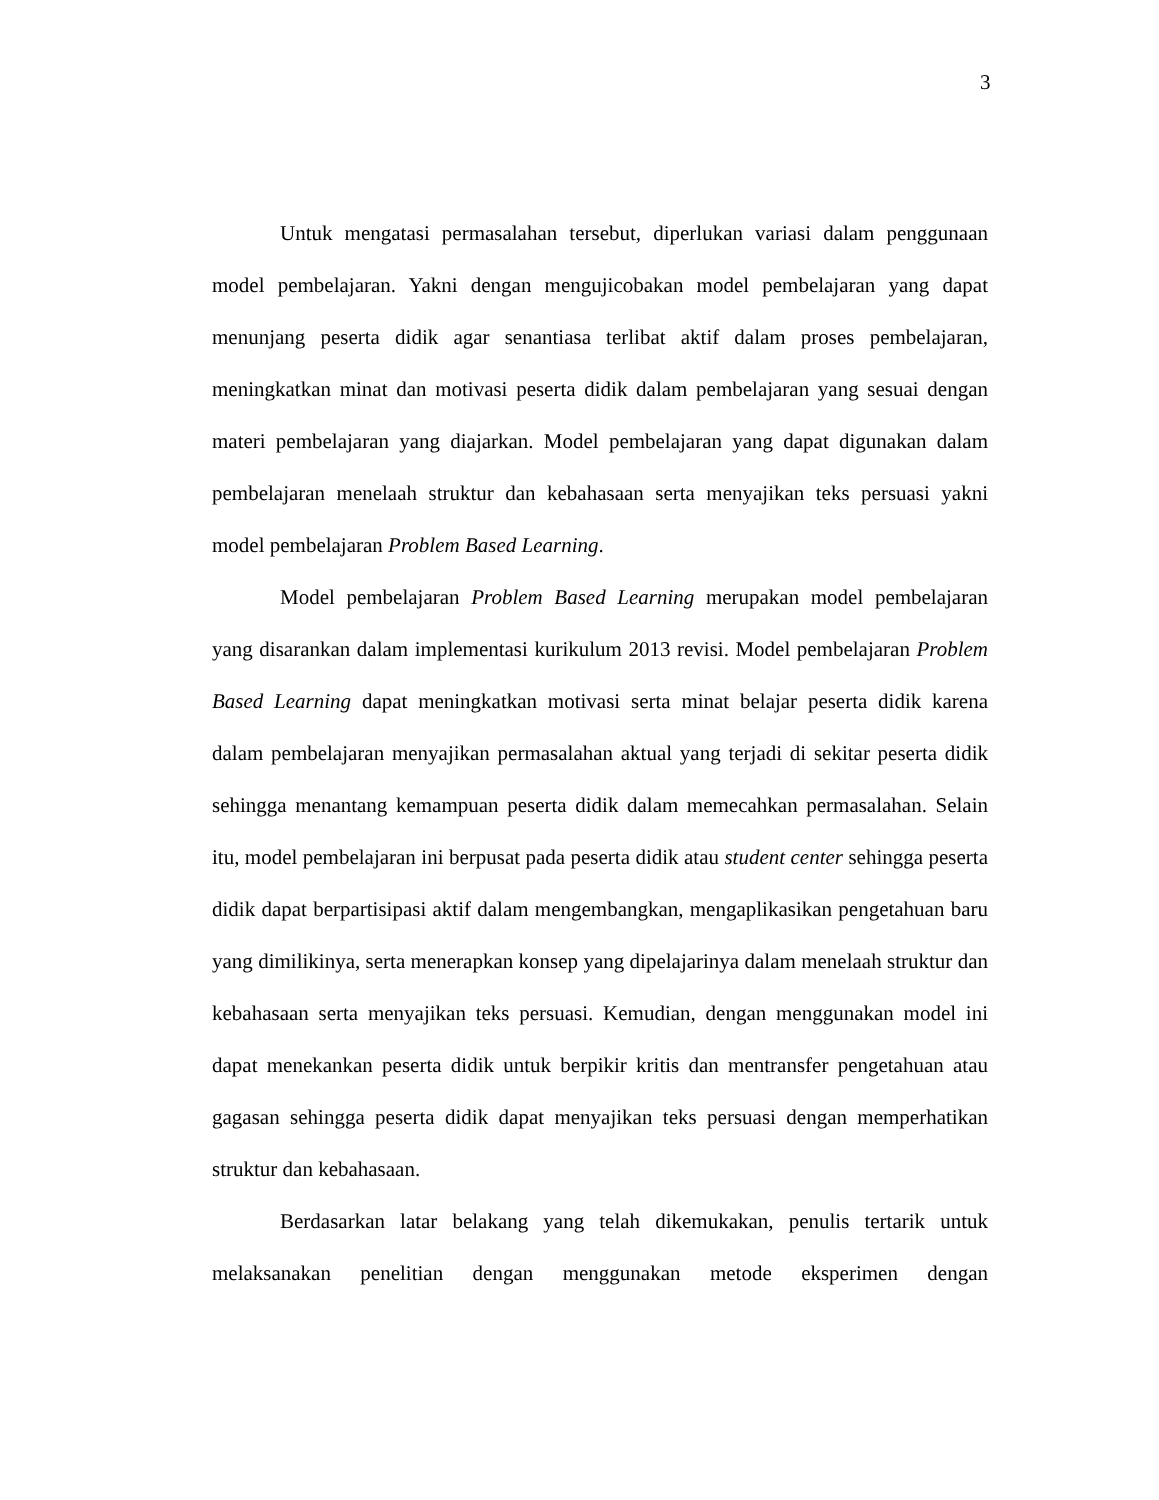3
Untuk mengatasi permasalahan tersebut, diperlukan variasi dalam penggunaan model pembelajaran. Yakni dengan mengujicobakan model pembelajaran yang dapat menunjang peserta didik agar senantiasa terlibat aktif dalam proses pembelajaran, meningkatkan minat dan motivasi peserta didik dalam pembelajaran yang sesuai dengan materi pembelajaran yang diajarkan. Model pembelajaran yang dapat digunakan dalam pembelajaran menelaah struktur dan kebahasaan serta menyajikan teks persuasi yakni model pembelajaran Problem Based Learning.
Model pembelajaran Problem Based Learning merupakan model pembelajaran yang disarankan dalam implementasi kurikulum 2013 revisi. Model pembelajaran Problem Based Learning dapat meningkatkan motivasi serta minat belajar peserta didik karena dalam pembelajaran menyajikan permasalahan aktual yang terjadi di sekitar peserta didik sehingga menantang kemampuan peserta didik dalam memecahkan permasalahan. Selain itu, model pembelajaran ini berpusat pada peserta didik atau student center sehingga peserta didik dapat berpartisipasi aktif dalam mengembangkan, mengaplikasikan pengetahuan baru yang dimilikinya, serta menerapkan konsep yang dipelajarinya dalam menelaah struktur dan kebahasaan serta menyajikan teks persuasi. Kemudian, dengan menggunakan model ini dapat menekankan peserta didik untuk berpikir kritis dan mentransfer pengetahuan atau gagasan sehingga peserta didik dapat menyajikan teks persuasi dengan memperhatikan struktur dan kebahasaan.
Berdasarkan latar belakang yang telah dikemukakan, penulis tertarik untuk melaksanakan penelitian dengan menggunakan metode eksperimen dengan